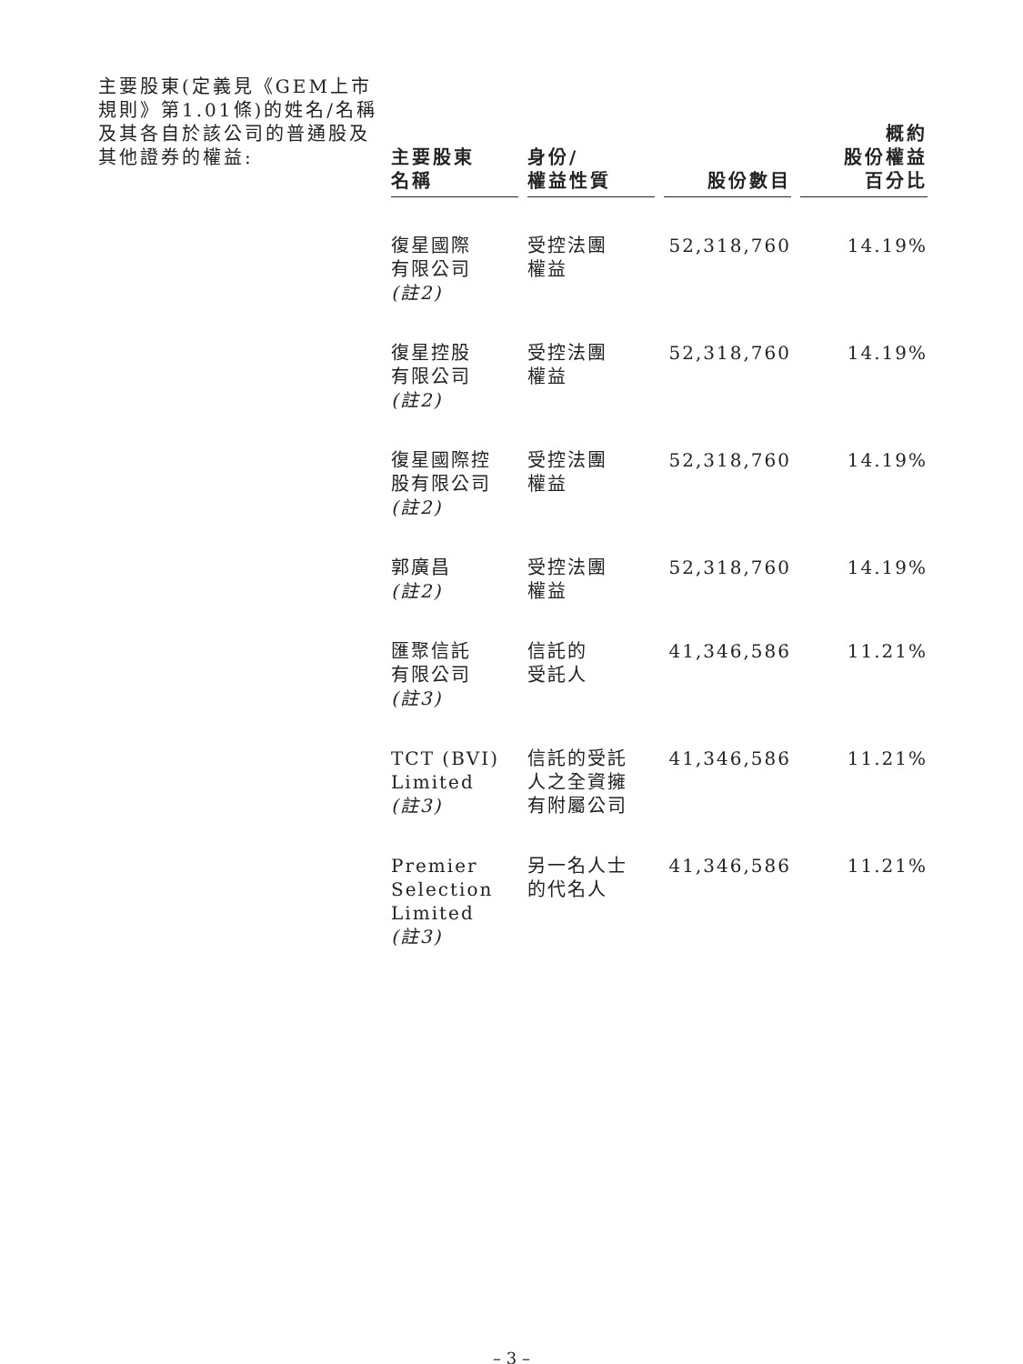主要股東(定義見《GEM上市規則》第1.01條)的姓名/名稱及其各自於該公司的普通股及其他證券的權益:
| 主要股東 名稱 | 身份/ 權益性質 | 股份數目 | 概約 股份權益 百分比 |
| --- | --- | --- | --- |
| 復星國際 有限公司 (註2) | 受控法團 權益 | 52,318,760 | 14.19% |
| 復星控股 有限公司 (註2) | 受控法團 權益 | 52,318,760 | 14.19% |
| 復星國際控 股有限公司 (註2) | 受控法團 權益 | 52,318,760 | 14.19% |
| 郭廣昌 (註2) | 受控法團 權益 | 52,318,760 | 14.19% |
| 匯聚信託 有限公司 (註3) | 信託的 受託人 | 41,346,586 | 11.21% |
| TCT (BVI) Limited (註3) | 信託的受託 人之全資擁 有附屬公司 | 41,346,586 | 11.21% |
| Premier Selection Limited (註3) | 另一名人士 的代名人 | 41,346,586 | 11.21% |
– 3 –